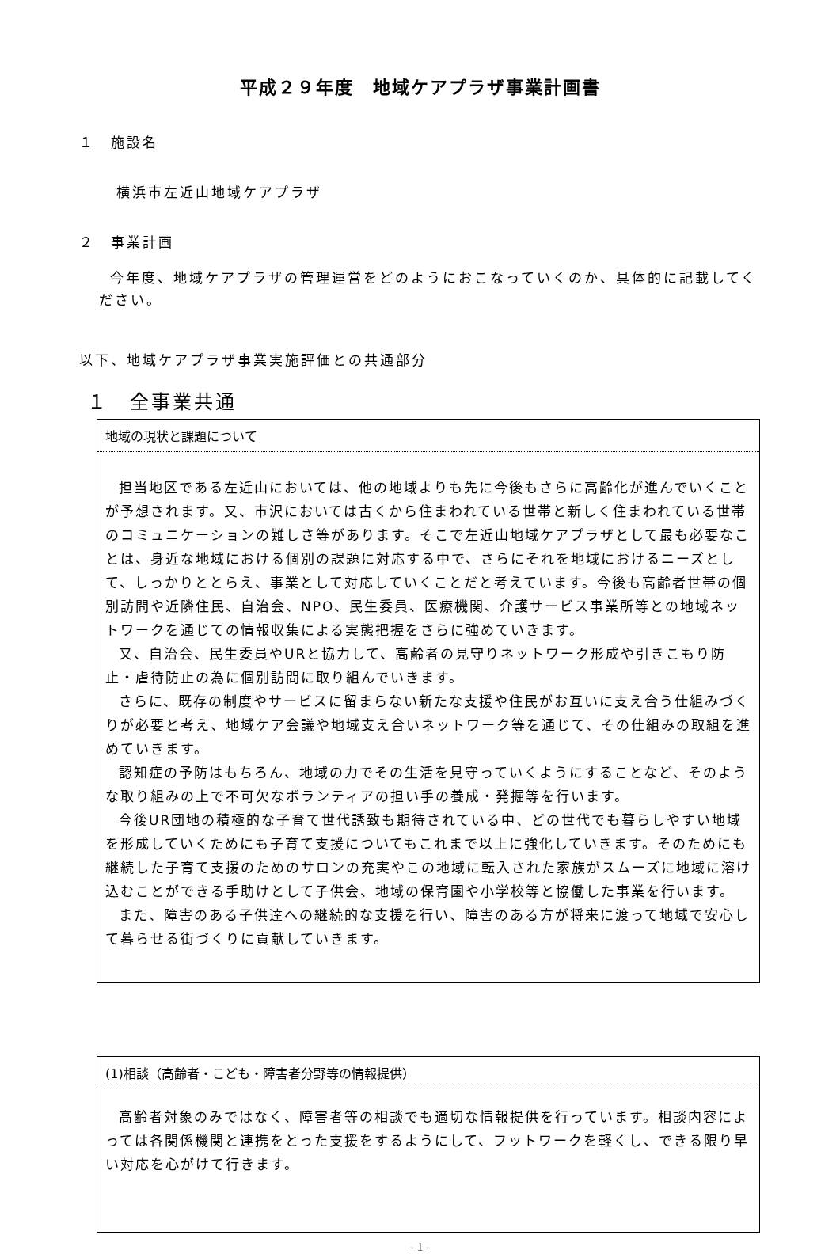平成２９年度　地域ケアプラザ事業計画書
１　施設名
横浜市左近山地域ケアプラザ
２　事業計画
今年度、地域ケアプラザの管理運営をどのようにおこなっていくのか、具体的に記載してください。
以下、地域ケアプラザ事業実施評価との共通部分
１　全事業共通
地域の現状と課題について
担当地区である左近山においては、他の地域よりも先に今後もさらに高齢化が進んでいくことが予想されます。又、市沢においては古くから住まわれている世帯と新しく住まわれている世帯のコミュニケーションの難しさ等があります。そこで左近山地域ケアプラザとして最も必要なことは、身近な地域における個別の課題に対応する中で、さらにそれを地域におけるニーズとして、しっかりととらえ、事業として対応していくことだと考えています。今後も高齢者世帯の個別訪問や近隣住民、自治会、NPO、民生委員、医療機関、介護サービス事業所等との地域ネットワークを通じての情報収集による実態把握をさらに強めていきます。
又、自治会、民生委員やURと協力して、高齢者の見守りネットワーク形成や引きこもり防止・虐待防止の為に個別訪問に取り組んでいきます。
さらに、既存の制度やサービスに留まらない新たな支援や住民がお互いに支え合う仕組みづくりが必要と考え、地域ケア会議や地域支え合いネットワーク等を通じて、その仕組みの取組を進めていきます。
認知症の予防はもちろん、地域の力でその生活を見守っていくようにすることなど、そのような取り組みの上で不可欠なボランティアの担い手の養成・発掘等を行います。
今後UR団地の積極的な子育て世代誘致も期待されている中、どの世代でも暮らしやすい地域を形成していくためにも子育て支援についてもこれまで以上に強化していきます。そのためにも継続した子育て支援のためのサロンの充実やこの地域に転入された家族がスムーズに地域に溶け込むことができる手助けとして子供会、地域の保育園や小学校等と協働した事業を行います。
また、障害のある子供達への継続的な支援を行い、障害のある方が将来に渡って地域で安心して暮らせる街づくりに貢献していきます。
(1)相談（高齢者・こども・障害者分野等の情報提供）
高齢者対象のみではなく、障害者等の相談でも適切な情報提供を行っています。相談内容によっては各関係機関と連携をとった支援をするようにして、フットワークを軽くし、できる限り早い対応を心がけて行きます。
- 1 -